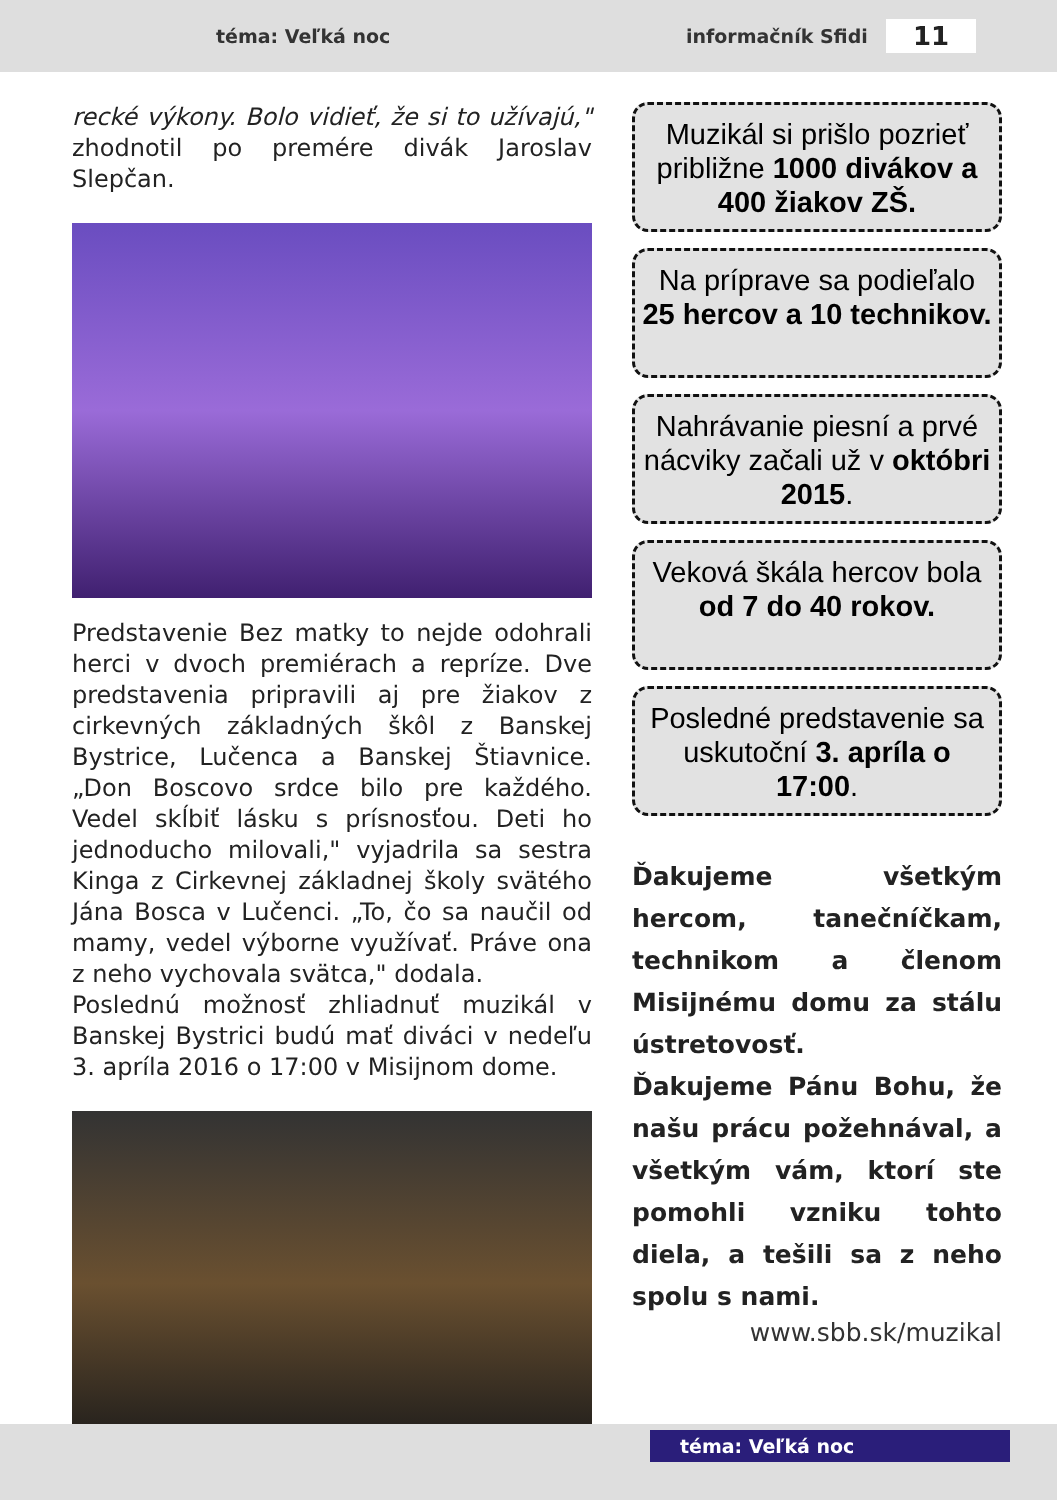téma: Veľká noc informačník Sfidi 11
recké výkony. Bolo vidieť, že si to užívajú," zhodnotil po premére divák Jaroslav Slepčan.
Predstavenie Bez matky to nejde odohrali herci v dvoch premiérach a repríze. Dve predstavenia pripravili aj pre žiakov z cirkevných základných škôl z Banskej Bystrice, Lučenca a Banskej Štiavnice. „Don Boscovo srdce bilo pre každého. Vedel skĺbiť lásku s prísnosťou. Deti ho jednoducho milovali," vyjadrila sa sestra Kinga z Cirkevnej základnej školy svätého Jána Bosca v Lučenci. „To, čo sa naučil od mamy, vedel výborne využívať. Práve ona z neho vychovala svätca," dodala.
Poslednú možnosť zhliadnuť muzikál v Banskej Bystrici budú mať diváci v nedeľu 3. apríla 2016 o 17:00 v Misijnom dome.
Muzikál si prišlo pozrieť približne 1000 divákov a 400 žiakov ZŠ.
Na príprave sa podieľalo 25 hercov a 10 technikov.
Nahrávanie piesní a prvé nácviky začali už v októbri 2015.
Veková škála hercov bola od 7 do 40 rokov.
Posledné predstavenie sa uskutoční 3. apríla o 17:00.
Ďakujeme všetkým hercom, tanečníčkam, technikom a členom Misijnému domu za stálu ústretovosť.
Ďakujeme Pánu Bohu, že našu prácu požehnával, a všetkým vám, ktorí ste pomohli vzniku tohto diela, a tešili sa z neho spolu s nami.
www.sbb.sk/muzikal
téma: Veľká noc